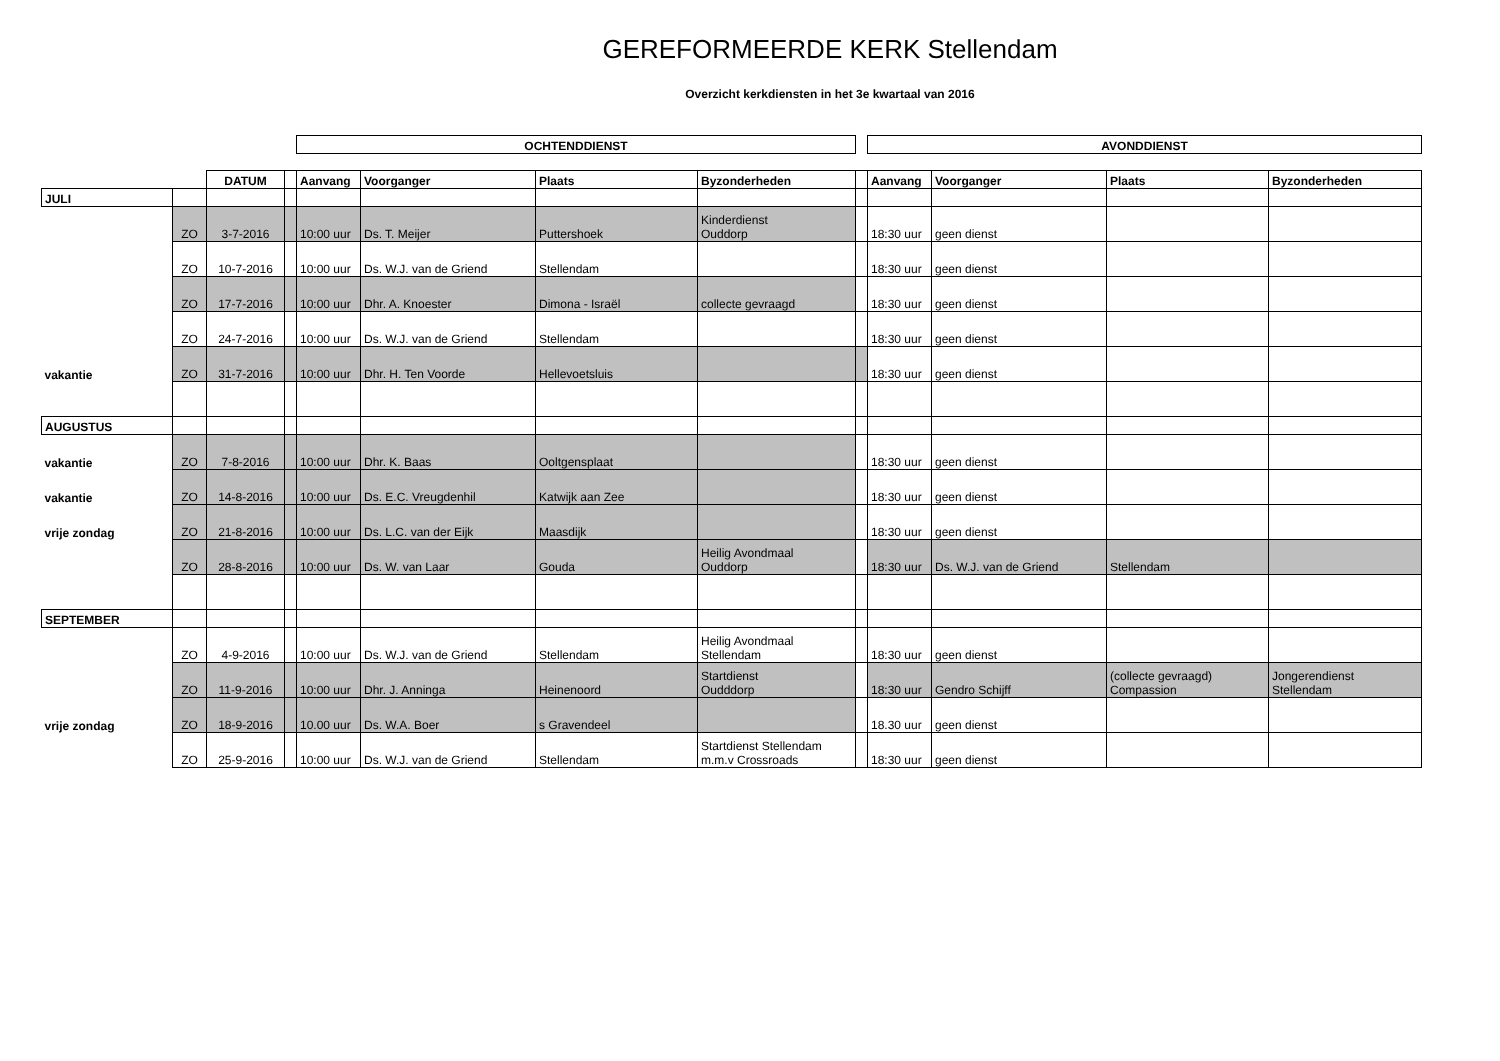GEREFORMEERDE KERK Stellendam
Overzicht kerkdiensten in het 3e kwartaal van 2016
| | | | | OCHTENDDIENST | | | | | AVONDDIENST | | | |
| | | DATUM | | Aanvang | Voorganger | Plaats | Byzonderheden | | Aanvang | Voorganger | Plaats | Byzonderheden |
| JULI | | | | | | | | | | | | |
| | ZO | 3-7-2016 | | 10:00 uur | Ds. T. Meijer | Puttershoek | Kinderdienst Ouddorp | | 18:30 uur | geen dienst | | |
| | ZO | 10-7-2016 | | 10:00 uur | Ds. W.J. van de Griend | Stellendam | | | 18:30 uur | geen dienst | | |
| | ZO | 17-7-2016 | | 10:00 uur | Dhr. A. Knoester | Dimona - Israël | collecte gevraagd | | 18:30 uur | geen dienst | | |
| | ZO | 24-7-2016 | | 10:00 uur | Ds. W.J. van de Griend | Stellendam | | | 18:30 uur | geen dienst | | |
| vakantie | ZO | 31-7-2016 | | 10:00 uur | Dhr. H. Ten Voorde | Hellevoetsluis | | | 18:30 uur | geen dienst | | |
| AUGUSTUS | | | | | | | | | | | | |
| vakantie | ZO | 7-8-2016 | | 10:00 uur | Dhr. K. Baas | Ooltgensplaat | | | 18:30 uur | geen dienst | | |
| vakantie | ZO | 14-8-2016 | | 10:00 uur | Ds. E.C. Vreugdenhil | Katwijk aan Zee | | | 18:30 uur | geen dienst | | |
| vrije zondag | ZO | 21-8-2016 | | 10:00 uur | Ds. L.C. van der Eijk | Maasdijk | | | 18:30 uur | geen dienst | | |
| | ZO | 28-8-2016 | | 10:00 uur | Ds. W. van Laar | Gouda | Heilig Avondmaal Ouddorp | | 18:30 uur | Ds. W.J. van de Griend | Stellendam | |
| SEPTEMBER | | | | | | | | | | | | |
| | ZO | 4-9-2016 | | 10:00 uur | Ds. W.J. van de Griend | Stellendam | Heilig Avondmaal Stellendam | | 18:30 uur | geen dienst | | |
| | ZO | 11-9-2016 | | 10:00 uur | Dhr. J. Anninga | Heinenoord | Startdienst Oudddorp | | 18:30 uur | Gendro Schijff | (collecte gevraagd) Compassion | Jongerendienst Stellendam |
| vrije zondag | ZO | 18-9-2016 | | 10.00 uur | Ds. W.A. Boer | s Gravendeel | | | 18.30 uur | geen dienst | | |
| | ZO | 25-9-2016 | | 10:00 uur | Ds. W.J. van de Griend | Stellendam | Startdienst Stellendam m.m.v Crossroads | | 18:30 uur | geen dienst | | |